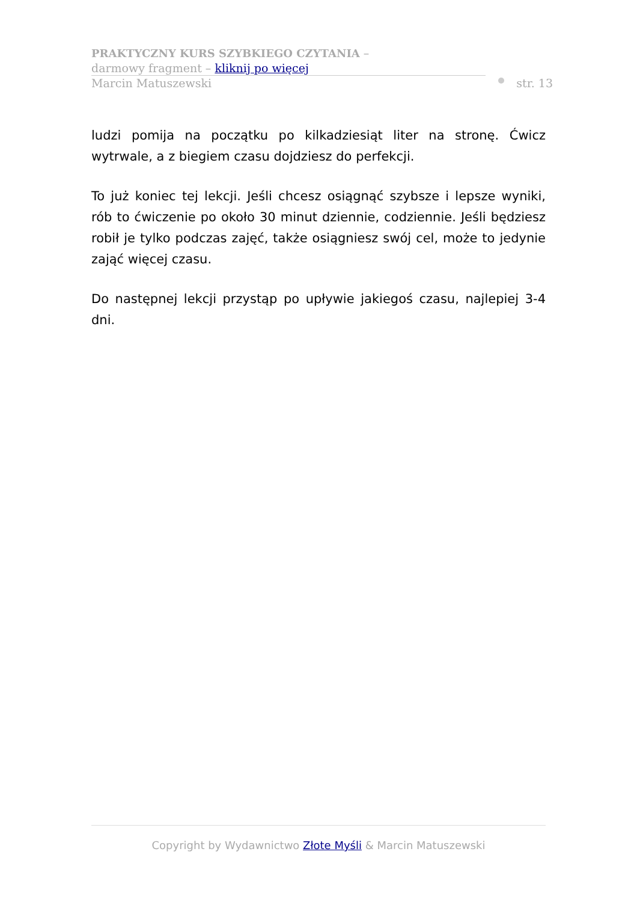PRAKTYCZNY KURS SZYBKIEGO CZYTANIA –
darmowy fragment – kliknij po więcej
Marcin Matuszewski
str. 13
ludzi pomija na początku po kilkadziesiąt liter na stronę. Ćwicz wytrwale, a z biegiem czasu dojdziesz do perfekcji.
To już koniec tej lekcji. Jeśli chcesz osiągnąć szybsze i lepsze wyniki, rób to ćwiczenie po około 30 minut dziennie, codziennie. Jeśli będziesz robił je tylko podczas zajęć, także osiągniesz swój cel, może to jedynie zająć więcej czasu.
Do następnej lekcji przystąp po upływie jakiegoś czasu, najlepiej 3-4 dni.
Copyright by Wydawnictwo Złote Myśli & Marcin Matuszewski